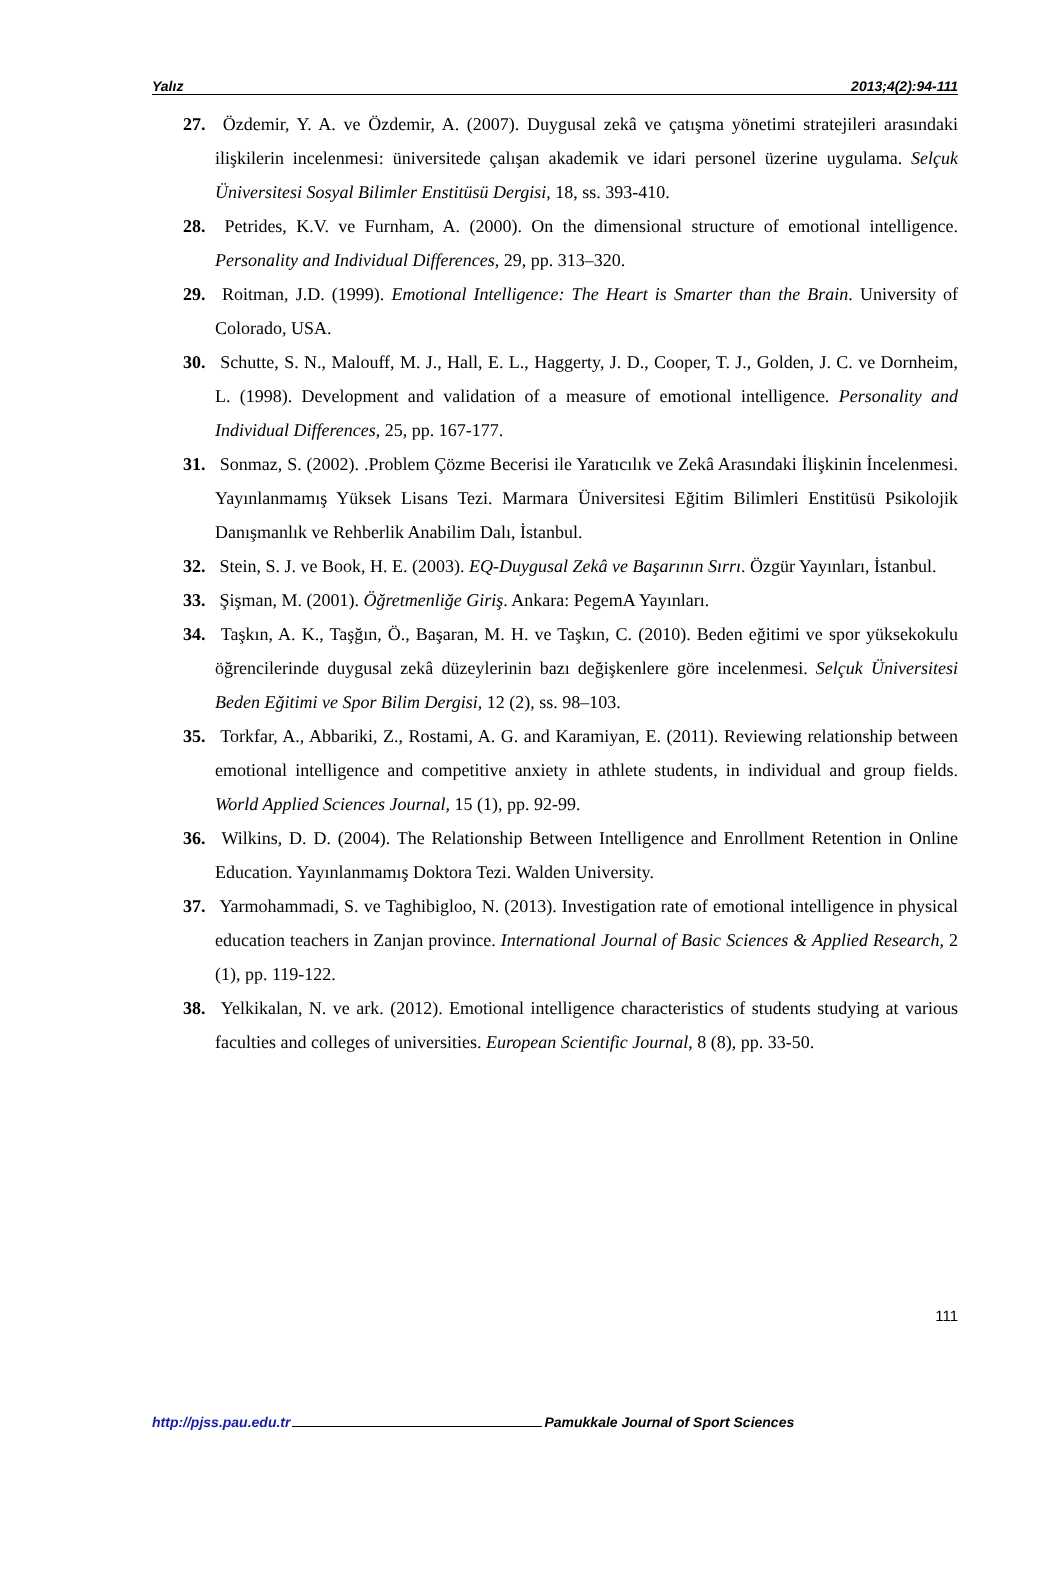Yalız 2013;4(2):94-111
27. Özdemir, Y. A. ve Özdemir, A. (2007). Duygusal zekâ ve çatışma yönetimi stratejileri arasındaki ilişkilerin incelenmesi: üniversitede çalışan akademik ve idari personel üzerine uygulama. Selçuk Üniversitesi Sosyal Bilimler Enstitüsü Dergisi, 18, ss. 393-410.
28. Petrides, K.V. ve Furnham, A. (2000). On the dimensional structure of emotional intelligence. Personality and Individual Differences, 29, pp. 313–320.
29. Roitman, J.D. (1999). Emotional Intelligence: The Heart is Smarter than the Brain. University of Colorado, USA.
30. Schutte, S. N., Malouff, M. J., Hall, E. L., Haggerty, J. D., Cooper, T. J., Golden, J. C. ve Dornheim, L. (1998). Development and validation of a measure of emotional intelligence. Personality and Individual Differences, 25, pp. 167-177.
31. Sonmaz, S. (2002). .Problem Çözme Becerisi ile Yaratıcılık ve Zekâ Arasındaki İlişkinin İncelenmesi. Yayınlanmamış Yüksek Lisans Tezi. Marmara Üniversitesi Eğitim Bilimleri Enstitüsü Psikolojik Danışmanlık ve Rehberlik Anabilim Dalı, İstanbul.
32. Stein, S. J. ve Book, H. E. (2003). EQ-Duygusal Zekâ ve Başarının Sırrı. Özgür Yayınları, İstanbul.
33. Şişman, M. (2001). Öğretmenliğe Giriş. Ankara: PegemA Yayınları.
34. Taşkın, A. K., Taşğın, Ö., Başaran, M. H. ve Taşkın, C. (2010). Beden eğitimi ve spor yüksekokulu öğrencilerinde duygusal zekâ düzeylerinin bazı değişkenlere göre incelenmesi. Selçuk Üniversitesi Beden Eğitimi ve Spor Bilim Dergisi, 12 (2), ss. 98–103.
35. Torkfar, A., Abbariki, Z., Rostami, A. G. and Karamiyan, E. (2011). Reviewing relationship between emotional intelligence and competitive anxiety in athlete students, in individual and group fields. World Applied Sciences Journal, 15 (1), pp. 92-99.
36. Wilkins, D. D. (2004). The Relationship Between Intelligence and Enrollment Retention in Online Education. Yayınlanmamış Doktora Tezi. Walden University.
37. Yarmohammadi, S. ve Taghibigloo, N. (2013). Investigation rate of emotional intelligence in physical education teachers in Zanjan province. International Journal of Basic Sciences & Applied Research, 2 (1), pp. 119-122.
38. Yelkikalan, N. ve ark. (2012). Emotional intelligence characteristics of students studying at various faculties and colleges of universities. European Scientific Journal, 8 (8), pp. 33-50.
111
http://pjss.pau.edu.tr Pamukkale Journal of Sport Sciences